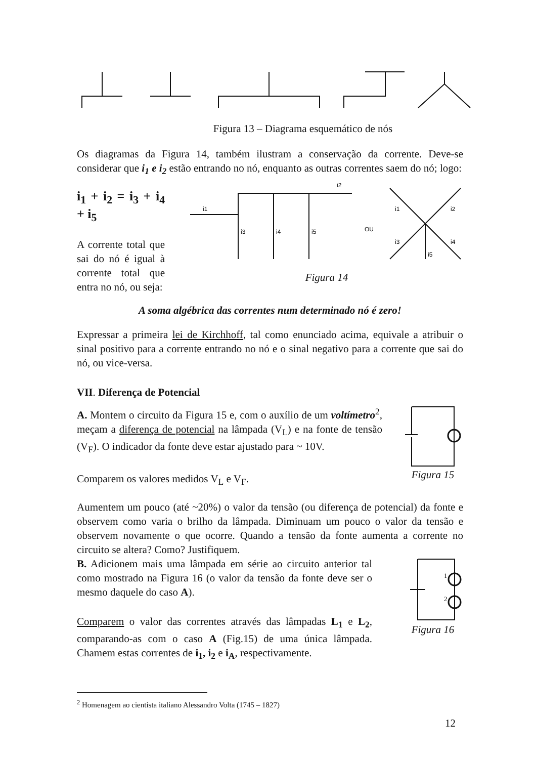Figura 13 – Diagrama esquemático de nós
Os diagramas da Figura 14, também ilustram a conservação da corrente. Deve-se considerar que i<sub>1</sub> e i<sub>2</sub> estão entrando no nó, enquanto as outras correntes saem do nó; logo:
i<sub>1</sub> + i<sub>2</sub> = i<sub>3</sub> + i<sub>4</sub> + i<sub>5</sub>
A corrente total que sai do nó é igual à corrente total que entra no nó, ou seja:
i1
i2
i3
i4
i5
OU
i1
i2
i3
i4
i5
Figura 14
A soma algébrica das correntes num determinado nó é zero!
Expressar a primeira lei de Kirchhoff, tal como enunciado acima, equivale a atribuir o sinal positivo para a corrente entrando no nó e o sinal negativo para a corrente que sai do nó, ou vice-versa.
VII. Diferença de Potencial
A. Montem o circuito da Figura 15 e, com o auxílio de um voltímetro<sup>2</sup>, meçam a diferença de potencial na lâmpada (V<sub>L</sub>) e na fonte de tensão (V<sub>F</sub>). O indicador da fonte deve estar ajustado para ~ 10V.
Comparem os valores medidos V<sub>L</sub> e V<sub>F</sub>.
Figura 15
Aumentem um pouco (até ~20%) o valor da tensão (ou diferença de potencial) da fonte e observem como varia o brilho da lâmpada. Diminuam um pouco o valor da tensão e observem novamente o que ocorre. Quando a tensão da fonte aumenta a corrente no circuito se altera? Como? Justifiquem.
B. Adicionem mais uma lâmpada em série ao circuito anterior tal como mostrado na Figura 16 (o valor da tensão da fonte deve ser o mesmo daquele do caso A).
Comparem o valor das correntes através das lâmpadas L<sub>1</sub> e L<sub>2</sub>, comparando-as com o caso A (Fig.15) de uma única lâmpada. Chamem estas correntes de i<sub>1</sub>, i<sub>2</sub> e i<sub>A</sub>, respectivamente.
1
2
Figura 16
<sup>2</sup> Homenagem ao cientista italiano Alessandro Volta (1745 – 1827)
12